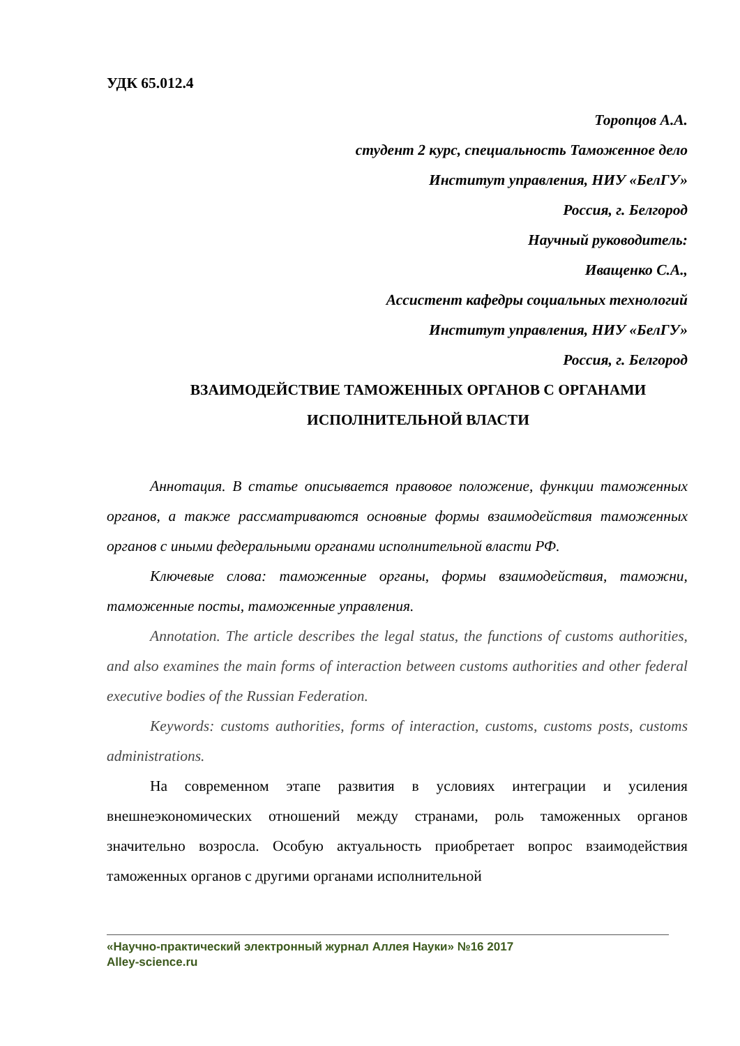УДК 65.012.4
Торопцов А.А.
студент 2 курс, специальность Таможенное дело
Институт управления, НИУ «БелГУ»
Россия, г. Белгород
Научный руководитель:
Иващенко С.А.,
Ассистент кафедры социальных технологий
Институт управления, НИУ «БелГУ»
Россия, г. Белгород
ВЗАИМОДЕЙСТВИЕ ТАМОЖЕННЫХ ОРГАНОВ С ОРГАНАМИ ИСПОЛНИТЕЛЬНОЙ ВЛАСТИ
Аннотация. В статье описывается правовое положение, функции таможенных органов, а также рассматриваются основные формы взаимодействия таможенных органов с иными федеральными органами исполнительной власти РФ.
Ключевые слова: таможенные органы, формы взаимодействия, таможни, таможенные посты, таможенные управления.
Annotation. The article describes the legal status, the functions of customs authorities, and also examines the main forms of interaction between customs authorities and other federal executive bodies of the Russian Federation.
Keywords: customs authorities, forms of interaction, customs, customs posts, customs administrations.
На современном этапе развития в условиях интеграции и усиления внешнеэкономических отношений между странами, роль таможенных органов значительно возросла. Особую актуальность приобретает вопрос взаимодействия таможенных органов с другими органами исполнительной
«Научно-практический электронный журнал Аллея Науки» №16 2017
Alley-science.ru